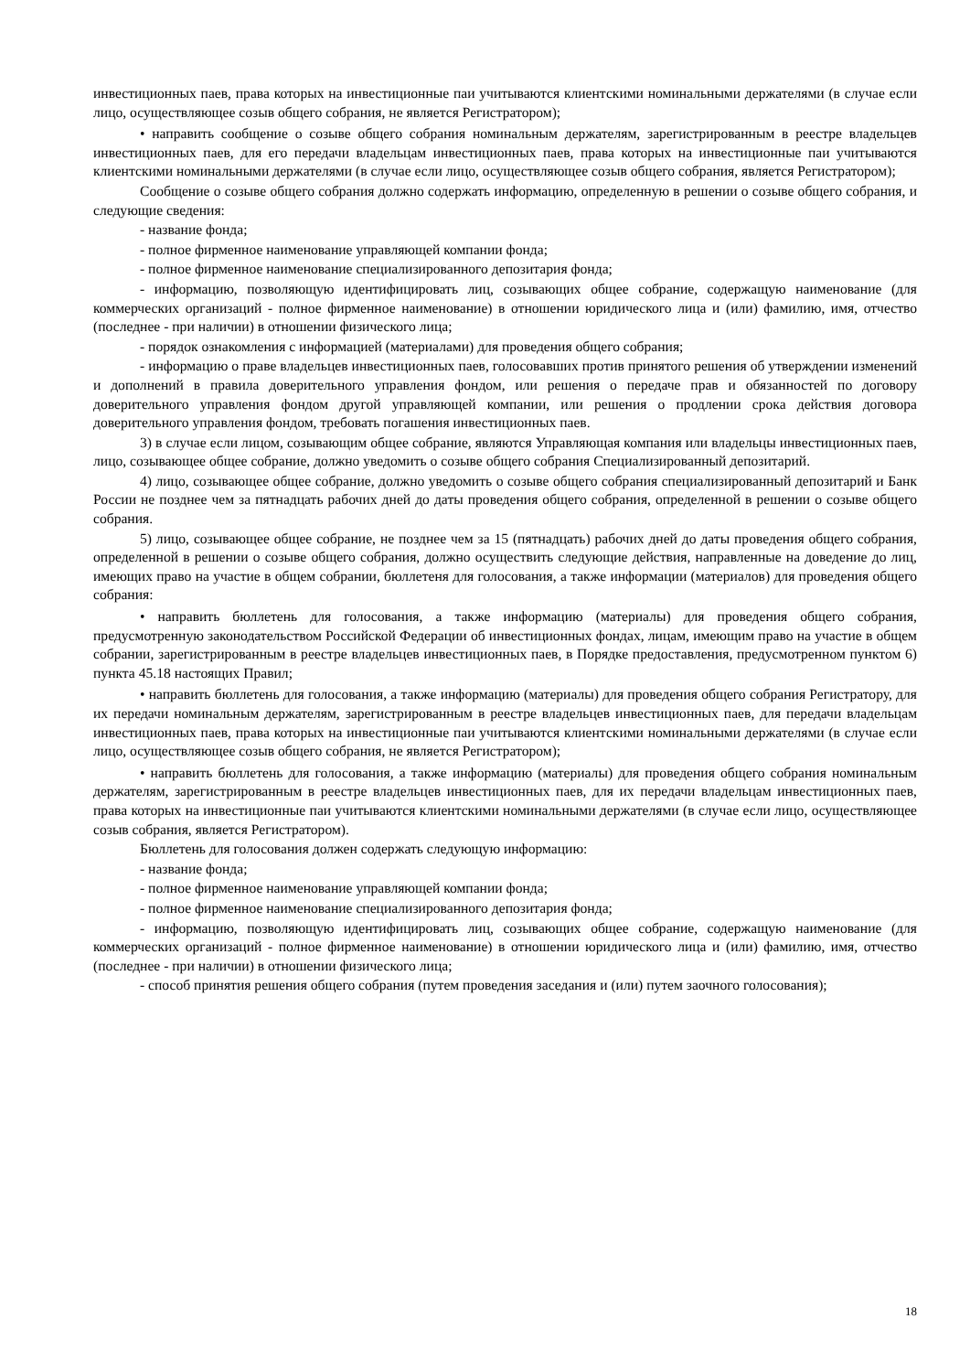инвестиционных паев, права которых на инвестиционные паи учитываются клиентскими номинальными держателями (в случае если лицо, осуществляющее созыв общего собрания, не является Регистратором);
• направить сообщение о созыве общего собрания номинальным держателям, зарегистрированным в реестре владельцев инвестиционных паев, для его передачи владельцам инвестиционных паев, права которых на инвестиционные паи учитываются клиентскими номинальными держателями (в случае если лицо, осуществляющее созыв общего собрания, является Регистратором);
Сообщение о созыве общего собрания должно содержать информацию, определенную в решении о созыве общего собрания, и следующие сведения:
- название фонда;
- полное фирменное наименование управляющей компании фонда;
- полное фирменное наименование специализированного депозитария фонда;
- информацию, позволяющую идентифицировать лиц, созывающих общее собрание, содержащую наименование (для коммерческих организаций - полное фирменное наименование) в отношении юридического лица и (или) фамилию, имя, отчество (последнее - при наличии) в отношении физического лица;
- порядок ознакомления с информацией (материалами) для проведения общего собрания;
- информацию о праве владельцев инвестиционных паев, голосовавших против принятого решения об утверждении изменений и дополнений в правила доверительного управления фондом, или решения о передаче прав и обязанностей по договору доверительного управления фондом другой управляющей компании, или решения о продлении срока действия договора доверительного управления фондом, требовать погашения инвестиционных паев.
3) в случае если лицом, созывающим общее собрание, являются Управляющая компания или владельцы инвестиционных паев, лицо, созывающее общее собрание, должно уведомить о созыве общего собрания Специализированный депозитарий.
4) лицо, созывающее общее собрание, должно уведомить о созыве общего собрания специализированный депозитарий и Банк России не позднее чем за пятнадцать рабочих дней до даты проведения общего собрания, определенной в решении о созыве общего собрания.
5) лицо, созывающее общее собрание, не позднее чем за 15 (пятнадцать) рабочих дней до даты проведения общего собрания, определенной в решении о созыве общего собрания, должно осуществить следующие действия, направленные на доведение до лиц, имеющих право на участие в общем собрании, бюллетеня для голосования, а также информации (материалов) для проведения общего собрания:
• направить бюллетень для голосования, а также информацию (материалы) для проведения общего собрания, предусмотренную законодательством Российской Федерации об инвестиционных фондах, лицам, имеющим право на участие в общем собрании, зарегистрированным в реестре владельцев инвестиционных паев, в Порядке предоставления, предусмотренном пунктом 6) пункта 45.18 настоящих Правил;
• направить бюллетень для голосования, а также информацию (материалы) для проведения общего собрания Регистратору, для их передачи номинальным держателям, зарегистрированным в реестре владельцев инвестиционных паев, для передачи владельцам инвестиционных паев, права которых на инвестиционные паи учитываются клиентскими номинальными держателями (в случае если лицо, осуществляющее созыв общего собрания, не является Регистратором);
• направить бюллетень для голосования, а также информацию (материалы) для проведения общего собрания номинальным держателям, зарегистрированным в реестре владельцев инвестиционных паев, для их передачи владельцам инвестиционных паев, права которых на инвестиционные паи учитываются клиентскими номинальными держателями (в случае если лицо, осуществляющее созыв собрания, является Регистратором).
Бюллетень для голосования должен содержать следующую информацию:
- название фонда;
- полное фирменное наименование управляющей компании фонда;
- полное фирменное наименование специализированного депозитария фонда;
- информацию, позволяющую идентифицировать лиц, созывающих общее собрание, содержащую наименование (для коммерческих организаций - полное фирменное наименование) в отношении юридического лица и (или) фамилию, имя, отчество (последнее - при наличии) в отношении физического лица;
- способ принятия решения общего собрания (путем проведения заседания и (или) путем заочного голосования);
18